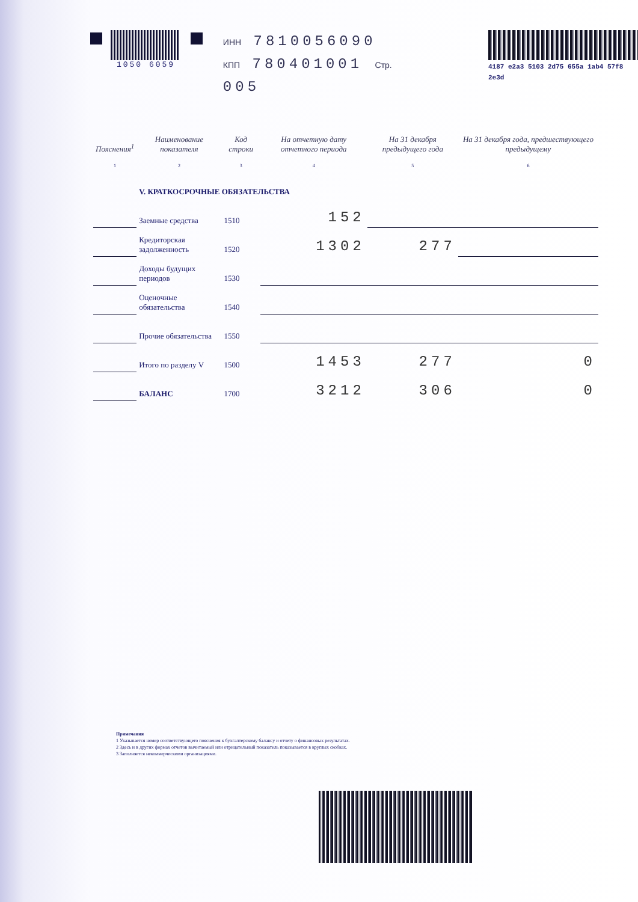1050 6059
ИНН 7810056090
КПП 780401001 Стр. 005
4187 e2a3 5103 2d75 655a 1ab4 57f8 2e3d
| Пояснения<sup>1</sup> | Наименование показателя | Код строки | На отчетную дату отчетного периода | На 31 декабря предыдущего года | На 31 декабря года, предшествующего предыдущему |
| --- | --- | --- | --- | --- | --- |
| 1 | 2 | 3 | 4 | 5 | 6 |
| | V. КРАТКОСРОЧНЫЕ ОБЯЗАТЕЛЬСТВА | | | | |
| | Заемные средства | 1510 | 152 | | |
| | Кредиторская задолженность | 1520 | 1302 | 277 | |
| | Доходы будущих периодов | 1530 | | | |
| | Оценочные обязательства | 1540 | | | |
| | Прочие обязательства | 1550 | | | |
| | Итого по разделу V | 1500 | 1453 | 277 | 0 |
| | БАЛАНС | 1700 | 3212 | 306 | 0 |
Примечания
1 Указывается номер соответствующего пояснения к бухгалтерскому балансу и отчету о финансовых результатах.
2 Здесь и в других формах отчетов вычитаемый или отрицательный показатель показывается в круглых скобках.
3 Заполняется некоммерческими организациями.